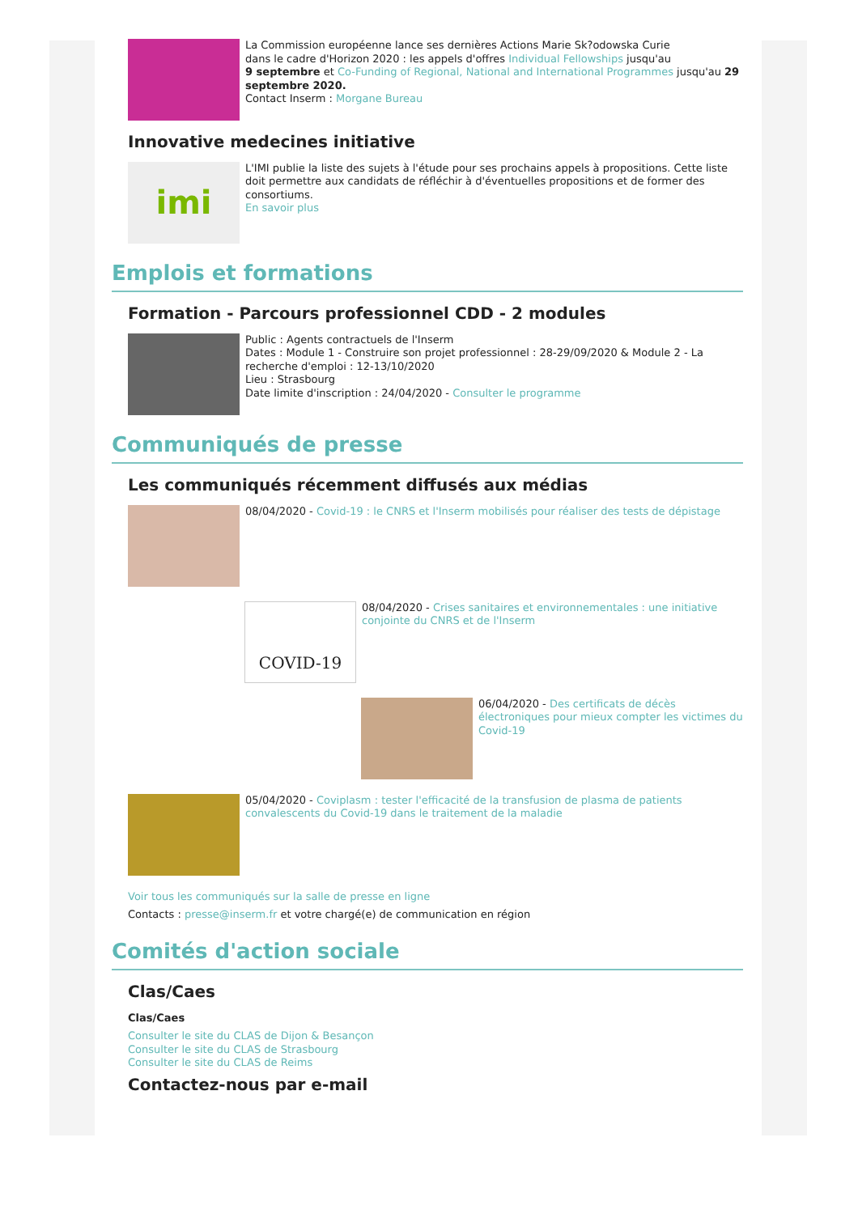La Commission européenne lance ses dernières Actions Marie Sk?odowska Curie
dans le cadre d'Horizon 2020 : les appels d'offres Individual Fellowships jusqu'au
9 septembre et Co-Funding of Regional, National and International Programmes jusqu'au 29 septembre 2020.
Contact Inserm : Morgane Bureau
Innovative medecines initiative
imi
L'IMI publie la liste des sujets à l'étude pour ses prochains appels à propositions. Cette liste doit permettre aux candidats de réfléchir à d'éventuelles propositions et de former des consortiums.
En savoir plus
Emplois et formations
Formation - Parcours professionnel CDD - 2 modules
Public : Agents contractuels de l'Inserm
Dates : Module 1 - Construire son projet professionnel : 28-29/09/2020 & Module 2 - La recherche d'emploi : 12-13/10/2020
Lieu : Strasbourg
Date limite d'inscription : 24/04/2020 - Consulter le programme
Communiqués de presse
Les communiqués récemment diffusés aux médias
08/04/2020 - Covid-19 : le CNRS et l'Inserm mobilisés pour réaliser des tests de dépistage
COVID-19
08/04/2020 - Crises sanitaires et environnementales : une initiative conjointe du CNRS et de l'Inserm
06/04/2020 - Des certificats de décès électroniques pour mieux compter les victimes du Covid-19
05/04/2020 - Coviplasm : tester l'efficacité de la transfusion de plasma de patients convalescents du Covid-19 dans le traitement de la maladie
Voir tous les communiqués sur la salle de presse en ligne
Contacts : presse@inserm.fr et votre chargé(e) de communication en région
Comités d'action sociale
Clas/Caes
Clas/Caes
Consulter le site du CLAS de Dijon & Besançon
Consulter le site du CLAS de Strasbourg
Consulter le site du CLAS de Reims
Contactez-nous par e-mail